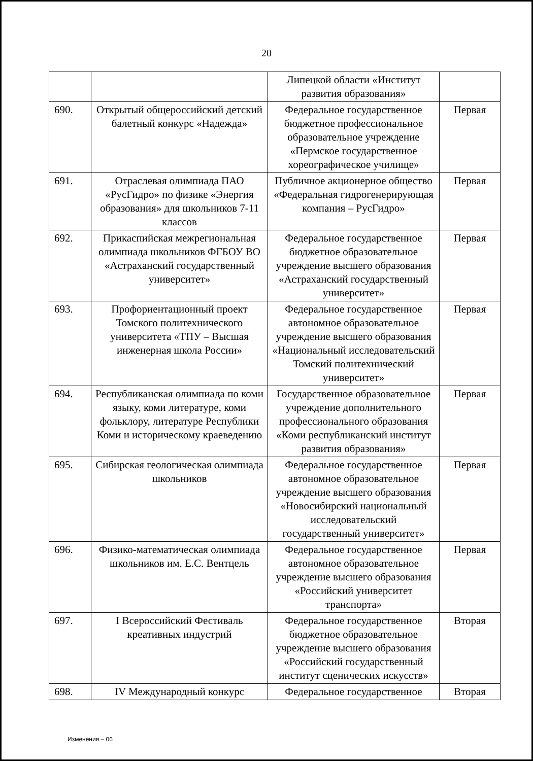20
| | | Липецкой области «Институт развития образования» | |
| 690. | Открытый общероссийский детский балетный конкурс «Надежда» | Федеральное государственное бюджетное профессиональное образовательное учреждение «Пермское государственное хореографическое училище» | Первая |
| 691. | Отраслевая олимпиада ПАО «РусГидро» по физике «Энергия образования» для школьников 7-11 классов | Публичное акционерное общество «Федеральная гидрогенерирующая компания – РусГидро» | Первая |
| 692. | Прикаспийская межрегиональная олимпиада школьников ФГБОУ ВО «Астраханский государственный университет» | Федеральное государственное бюджетное образовательное учреждение высшего образования «Астраханский государственный университет» | Первая |
| 693. | Профориентационный проект Томского политехнического университета «ТПУ – Высшая инженерная школа России» | Федеральное государственное автономное образовательное учреждение высшего образования «Национальный исследовательский Томский политехнический университет» | Первая |
| 694. | Республиканская олимпиада по коми языку, коми литературе, коми фольклору, литературе Республики Коми и историческому краеведению | Государственное образовательное учреждение дополнительного профессионального образования «Коми республиканский институт развития образования» | Первая |
| 695. | Сибирская геологическая олимпиада школьников | Федеральное государственное автономное образовательное учреждение высшего образования «Новосибирский национальный исследовательский государственный университет» | Первая |
| 696. | Физико-математическая олимпиада школьников им. Е.С. Вентцель | Федеральное государственное автономное образовательное учреждение высшего образования «Российский университет транспорта» | Первая |
| 697. | I Всероссийский Фестиваль креативных индустрий | Федеральное государственное бюджетное образовательное учреждение высшего образования «Российский государственный институт сценических искусств» | Вторая |
| 698. | IV Международный конкурс | Федеральное государственное | Вторая |
Изменения – 06